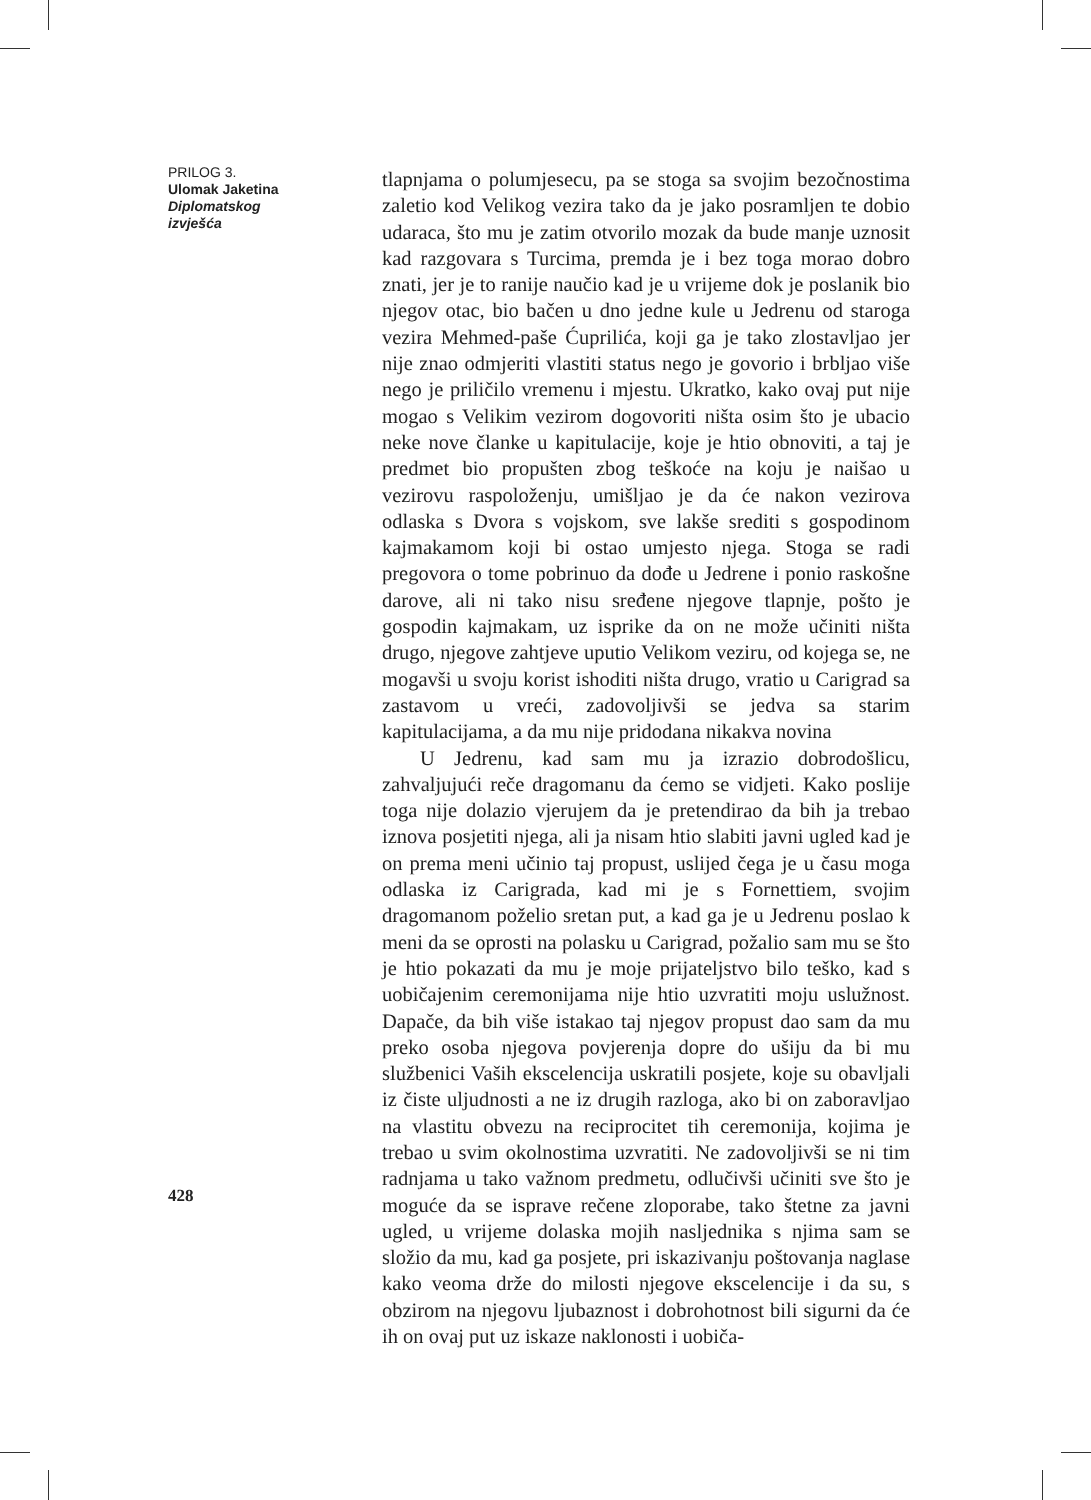PRILOG 3.
Ulomak Jaketina
Diplomatskog izvješća
tlapnjama o polumjesecu, pa se stoga sa svojim bezočnostima zaletio kod Velikog vezira tako da je jako posramljen te dobio udaraca, što mu je zatim otvorilo mozak da bude manje uznosit kad razgovara s Turcima, premda je i bez toga morao dobro znati, jer je to ranije naučio kad je u vrijeme dok je poslanik bio njegov otac, bio bačen u dno jedne kule u Jedrenu od staroga vezira Mehmed-paše Ćuprilića, koji ga je tako zlostavljao jer nije znao odmjeriti vlastiti status nego je govorio i brbljao više nego je priličilo vremenu i mjestu. Ukratko, kako ovaj put nije mogao s Velikim vezirom dogovoriti ništa osim što je ubacio neke nove članke u kapitulacije, koje je htio obnoviti, a taj je predmet bio propušten zbog teškoće na koju je naišao u vezirovu raspoloženju, umišljao je da će nakon vezirova odlaska s Dvora s vojskom, sve lakše srediti s gospodinom kajmakamom koji bi ostao umjesto njega. Stoga se radi pregovora o tome pobrinuo da dođe u Jedrene i ponio raskošne darove, ali ni tako nisu sređene njegove tlapnje, pošto je gospodin kajmakam, uz isprike da on ne može učiniti ništa drugo, njegove zahtjeve uputio Velikom veziru, od kojega se, ne mogavši u svoju korist ishoditi ništa drugo, vratio u Carigrad sa zastavom u vreći, zadovoljivši se jedva sa starim kapitulacijama, a da mu nije pridodana nikakva novina
U Jedrenu, kad sam mu ja izrazio dobrodošlicu, zahvaljujući reče dragomanu da ćemo se vidjeti. Kako poslije toga nije dolazio vjerujem da je pretendirao da bih ja trebao iznova posjetiti njega, ali ja nisam htio slabiti javni ugled kad je on prema meni učinio taj propust, uslijed čega je u času moga odlaska iz Carigrada, kad mi je s Fornettiem, svojim dragomanom poželio sretan put, a kad ga je u Jedrenu poslao k meni da se oprosti na polasku u Carigrad, požalio sam mu se što je htio pokazati da mu je moje prijateljstvo bilo teško, kad s uobičajenim ceremonijama nije htio uzvratiti moju uslužnost. Dapače, da bih više istakao taj njegov propust dao sam da mu preko osoba njegova povjerenja dopre do ušiju da bi mu službenici Vaših ekscelencija uskratili posjete, koje su obavljali iz čiste uljudnosti a ne iz drugih razloga, ako bi on zaboravljao na vlastitu obvezu na reciprocitet tih ceremonija, kojima je trebao u svim okolnostima uzvratiti. Ne zadovoljivši se ni tim radnjama u tako važnom predmetu, odlučivši učiniti sve što je moguće da se isprave rečene zloporabe, tako štetne za javni ugled, u vrijeme dolaska mojih nasljednika s njima sam se složio da mu, kad ga posjete, pri iskazivanju poštovanja naglase kako veoma drže do milosti njegove ekscelencije i da su, s obzirom na njegovu ljubaznost i dobrohotnost bili sigurni da će ih on ovaj put uz iskaze naklonosti i uobiča-
428